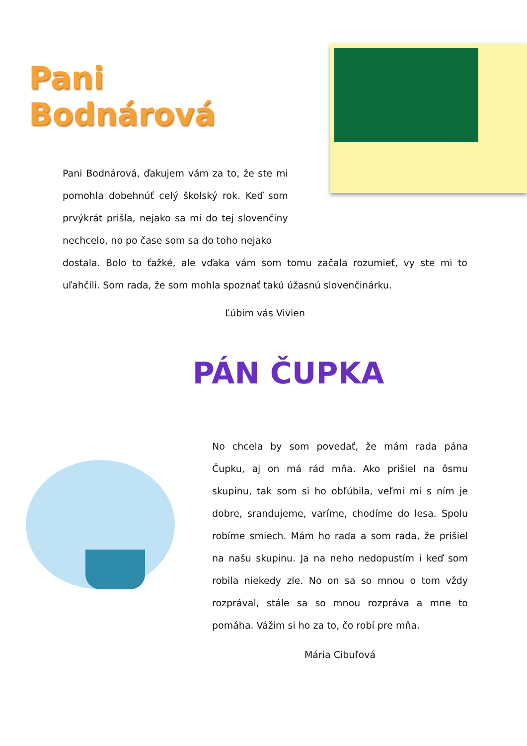Pani Bodnárová
Pani Bodnárová, ďakujem vám za to, že ste mi pomohla dobehnúť celý školský rok. Keď som prvýkrát prišla, nejako sa mi do tej slovenčiny nechcelo, no po čase som sa do toho nejako
dostala. Bolo to ťažké, ale vďaka vám som tomu začala rozumieť, vy ste mi to uľahčili. Som rada, že som mohla spoznať takú úžasnú slovenčinárku.
Ľúbim vás Vivien
PÁN ČUPKA
No chcela by som povedať, že mám rada pána Čupku, aj on má rád mňa. Ako prišiel na ôsmu skupinu, tak som si ho obľúbila, veľmi mi s ním je dobre, srandujeme, varíme, chodíme do lesa. Spolu robíme smiech. Mám ho rada a som rada, že prišiel na našu skupinu. Ja na neho nedopustím i keď som robila niekedy zle. No on sa so mnou o tom vždy rozprával, stále sa so mnou rozpráva a mne to pomáha. Vážim si ho za to, čo robí pre mňa.
Mária Cibuľová